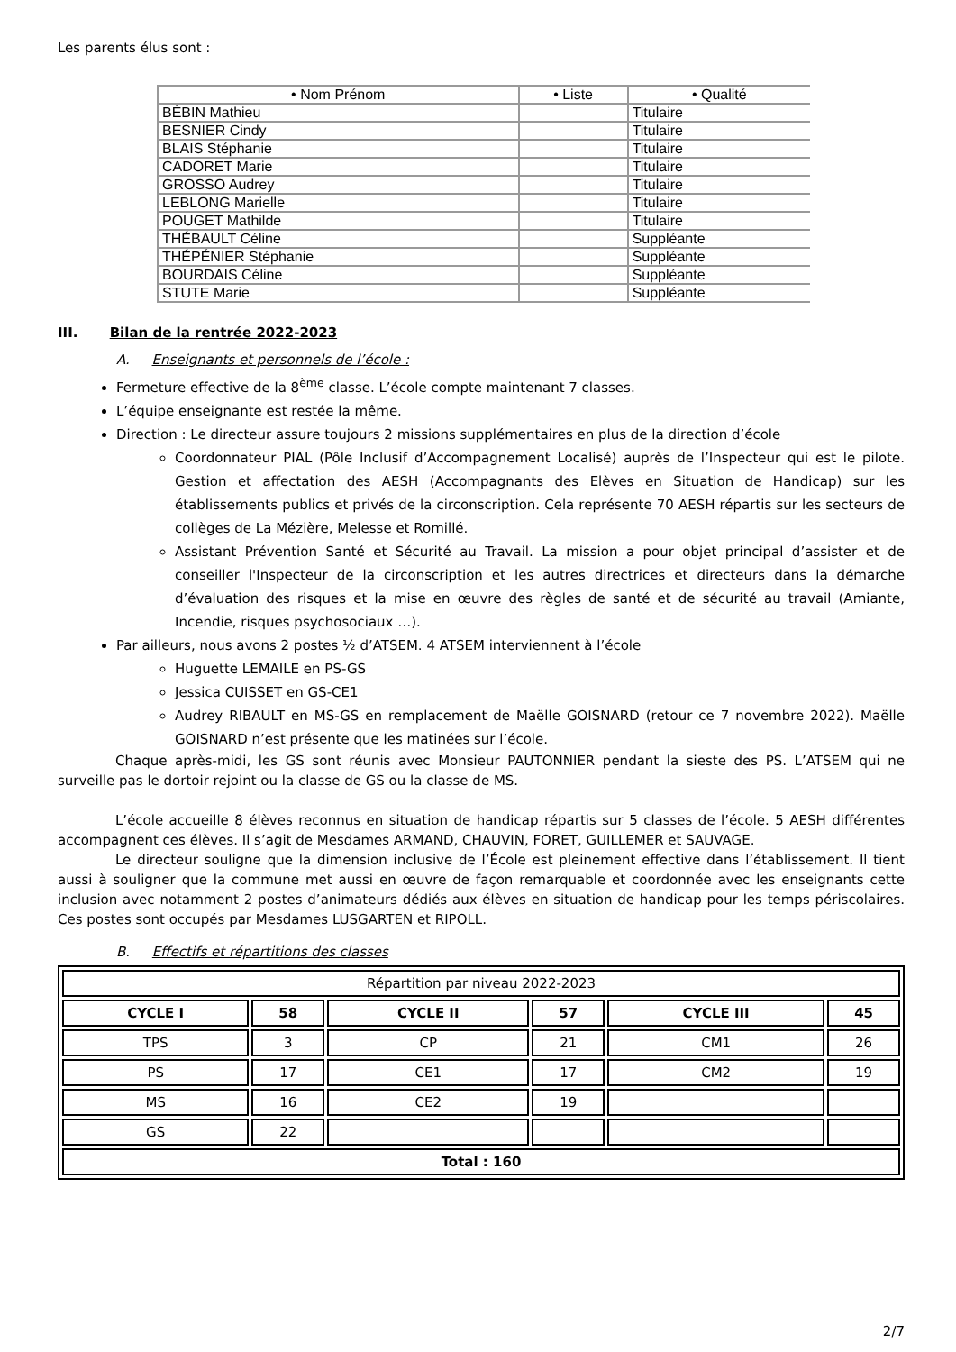Les parents élus sont :
| • Nom Prénom | • Liste | • Qualité |
| --- | --- | --- |
| BÉBIN Mathieu | | Titulaire |
| BESNIER Cindy | | Titulaire |
| BLAIS Stéphanie | | Titulaire |
| CADORET Marie | | Titulaire |
| GROSSO Audrey | | Titulaire |
| LEBLONG Marielle | | Titulaire |
| POUGET Mathilde | | Titulaire |
| THÉBAULT Céline | | Suppléante |
| THÉPÉNIER Stéphanie | | Suppléante |
| BOURDAIS Céline | | Suppléante |
| STUTE Marie | | Suppléante |
III. Bilan de la rentrée 2022-2023
A. Enseignants et personnels de l’école :
Fermeture effective de la 8<sup>ème</sup> classe. L’école compte maintenant 7 classes.
L’équipe enseignante est restée la même.
Direction : Le directeur assure toujours 2 missions supplémentaires en plus de la direction d’école
Coordonnateur PIAL (Pôle Inclusif d’Accompagnement Localisé) auprès de l’Inspecteur qui est le pilote. Gestion et affectation des AESH (Accompagnants des Elèves en Situation de Handicap) sur les établissements publics et privés de la circonscription. Cela représente 70 AESH répartis sur les secteurs de collèges de La Mézière, Melesse et Romillé.
Assistant Prévention Santé et Sécurité au Travail. La mission a pour objet principal d’assister et de conseiller l'Inspecteur de la circonscription et les autres directrices et directeurs dans la démarche d’évaluation des risques et la mise en œuvre des règles de santé et de sécurité au travail (Amiante, Incendie, risques psychosociaux …).
Par ailleurs, nous avons 2 postes ½ d’ATSEM. 4 ATSEM interviennent à l’école
Huguette LEMAILE en PS-GS
Jessica CUISSET en GS-CE1
Audrey RIBAULT en MS-GS en remplacement de Maëlle GOISNARD (retour ce 7 novembre 2022). Maëlle GOISNARD n’est présente que les matinées sur l’école.
Chaque après-midi, les GS sont réunis avec Monsieur PAUTONNIER pendant la sieste des PS. L’ATSEM qui ne surveille pas le dortoir rejoint ou la classe de GS ou la classe de MS.
L’école accueille 8 élèves reconnus en situation de handicap répartis sur 5 classes de l’école. 5 AESH différentes accompagnent ces élèves. Il s’agit de Mesdames ARMAND, CHAUVIN, FORET, GUILLEMER et SAUVAGE.
Le directeur souligne que la dimension inclusive de l’École est pleinement effective dans l’établissement. Il tient aussi à souligner que la commune met aussi en œuvre de façon remarquable et coordonnée avec les enseignants cette inclusion avec notamment 2 postes d’animateurs dédiés aux élèves en situation de handicap pour les temps périscolaires. Ces postes sont occupés par Mesdames LUSGARTEN et RIPOLL.
B. Effectifs et répartitions des classes
| Répartition par niveau 2022-2023 | | | | | |
| CYCLE I | 58 | CYCLE II | 57 | CYCLE III | 45 |
| TPS | 3 | CP | 21 | CM1 | 26 |
| PS | 17 | CE1 | 17 | CM2 | 19 |
| MS | 16 | CE2 | 19 | | |
| GS | 22 | | | | |
| Total : 160 | | | | | |
2/7